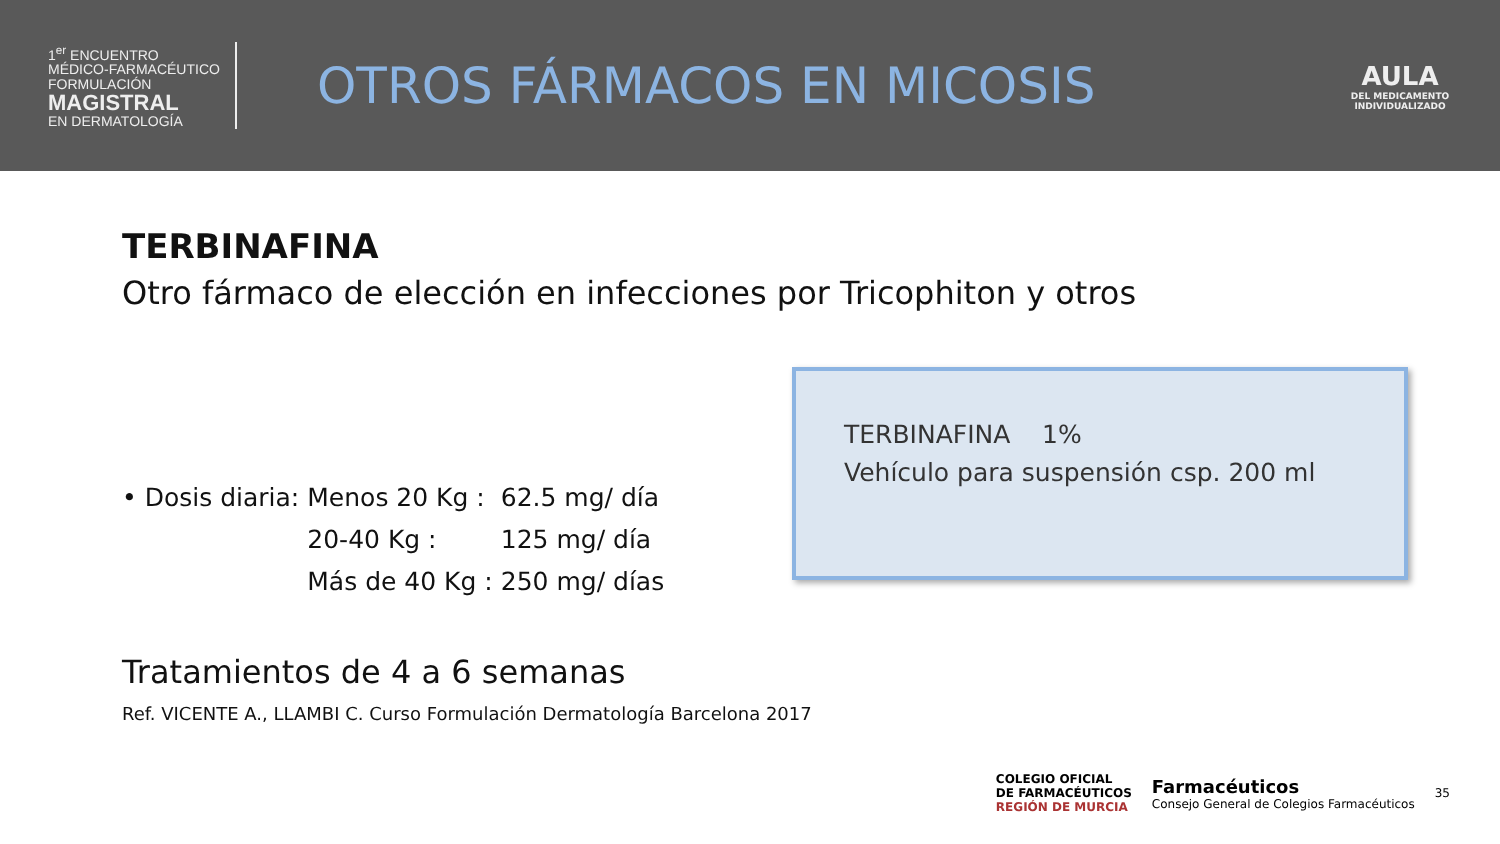1<sup>er</sup> ENCUENTRO
MÉDICO-FARMACÉUTICO
FORMULACIÓN
MAGISTRAL
EN DERMATOLOGÍA
OTROS FÁRMACOS EN MICOSIS
AULA
DEL MEDICAMENTO
INDIVIDUALIZADO
TERBINAFINA
Otro fármaco de elección en infecciones por Tricophiton y otros
| • Dosis diaria: | Menos 20 Kg : | 62.5 mg/ día |
| | 20-40 Kg : | 125 mg/ día |
| | Más de 40 Kg : | 250 mg/ días |
TERBINAFINA 1%
Vehículo para suspensión csp. 200 ml
Tratamientos de 4 a 6 semanas
Ref. VICENTE A., LLAMBI C. Curso Formulación Dermatología Barcelona 2017
COLEGIO OFICIAL
DE FARMACÉUTICOS
REGIÓN DE MURCIA
Farmacéuticos
Consejo General de Colegios Farmacéuticos
35